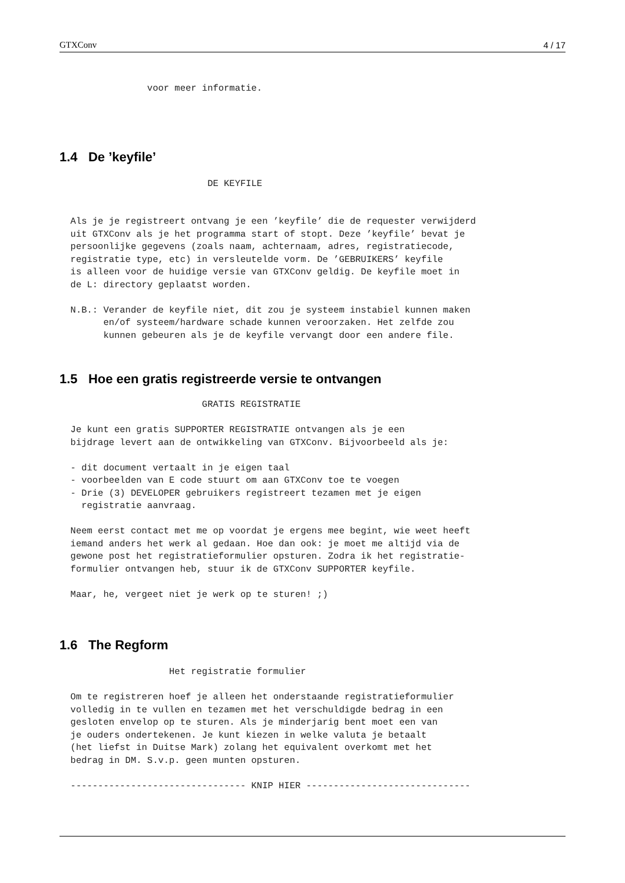GTXConv 4 / 17
                voor meer informatie.
1.4 De ’keyfile’
                           DE KEYFILE


  Als je je registreert ontvang je een ’keyfile’ die de requester verwijderd
  uit GTXConv als je het programma start of stopt. Deze ’keyfile’ bevat je
  persoonlijke gegevens (zoals naam, achternaam, adres, registratiecode,
  registratie type, etc) in versleutelde vorm. De ’GEBRUIKERS’ keyfile
  is alleen voor de huidige versie van GTXConv geldig. De keyfile moet in
  de L: directory geplaatst worden.

  N.B.: Verander de keyfile niet, dit zou je systeem instabiel kunnen maken
        en/of systeem/hardware schade kunnen veroorzaken. Het zelfde zou
        kunnen gebeuren als je de keyfile vervangt door een andere file.
1.5 Hoe een gratis registreerde versie te ontvangen
                          GRATIS REGISTRATIE

  Je kunt een gratis SUPPORTER REGISTRATIE ontvangen als je een
  bijdrage levert aan de ontwikkeling van GTXConv. Bijvoorbeeld als je:

  - dit document vertaalt in je eigen taal
  - voorbeelden van E code stuurt om aan GTXConv toe te voegen
  - Drie (3) DEVELOPER gebruikers registreert tezamen met je eigen
    registratie aanvraag.

  Neem eerst contact met me op voordat je ergens mee begint, wie weet heeft
  iemand anders het werk al gedaan. Hoe dan ook: je moet me altijd via de
  gewone post het registratieformulier opsturen. Zodra ik het registratie-
  formulier ontvangen heb, stuur ik de GTXConv SUPPORTER keyfile.

  Maar, he, vergeet niet je werk op te sturen! ;)
1.6 The Regform
                    Het registratie formulier

  Om te registreren hoef je alleen het onderstaande registratieformulier
  volledig in te vullen en tezamen met het verschuldigde bedrag in een
  gesloten envelop op te sturen. Als je minderjarig bent moet een van
  je ouders ondertekenen. Je kunt kiezen in welke valuta je betaalt
  (het liefst in Duitse Mark) zolang het equivalent overkomt met het
  bedrag in DM. S.v.p. geen munten opsturen.

  -------------------------------- KNIP HIER ------------------------------